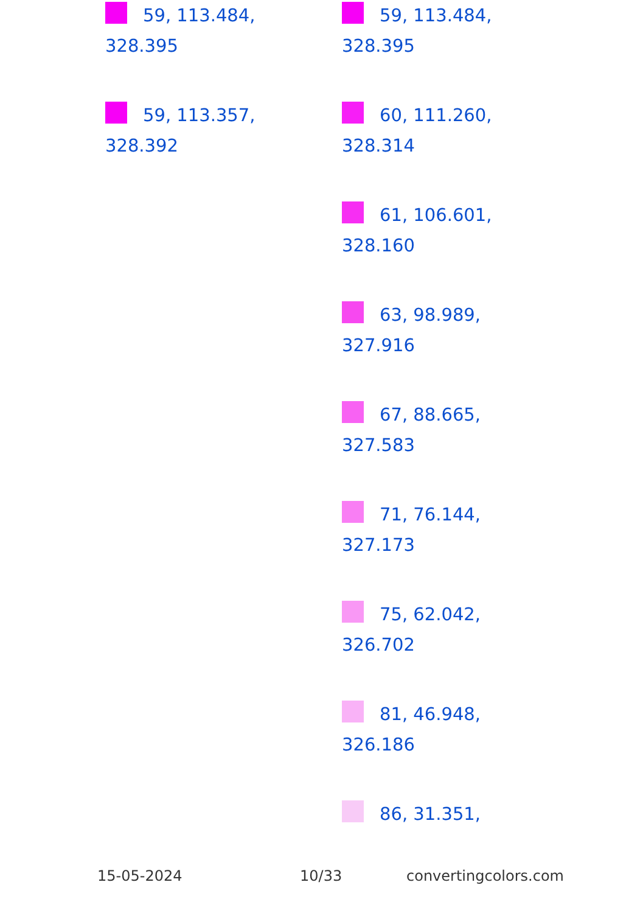59, 113.484,
328.395
59, 113.357,
328.392
59, 113.484,
328.395
60, 111.260,
328.314
61, 106.601,
328.160
63, 98.989,
327.916
67, 88.665,
327.583
71, 76.144,
327.173
75, 62.042,
326.702
81, 46.948,
326.186
86, 31.351,
15-05-2024 10/33 convertingcolors.com